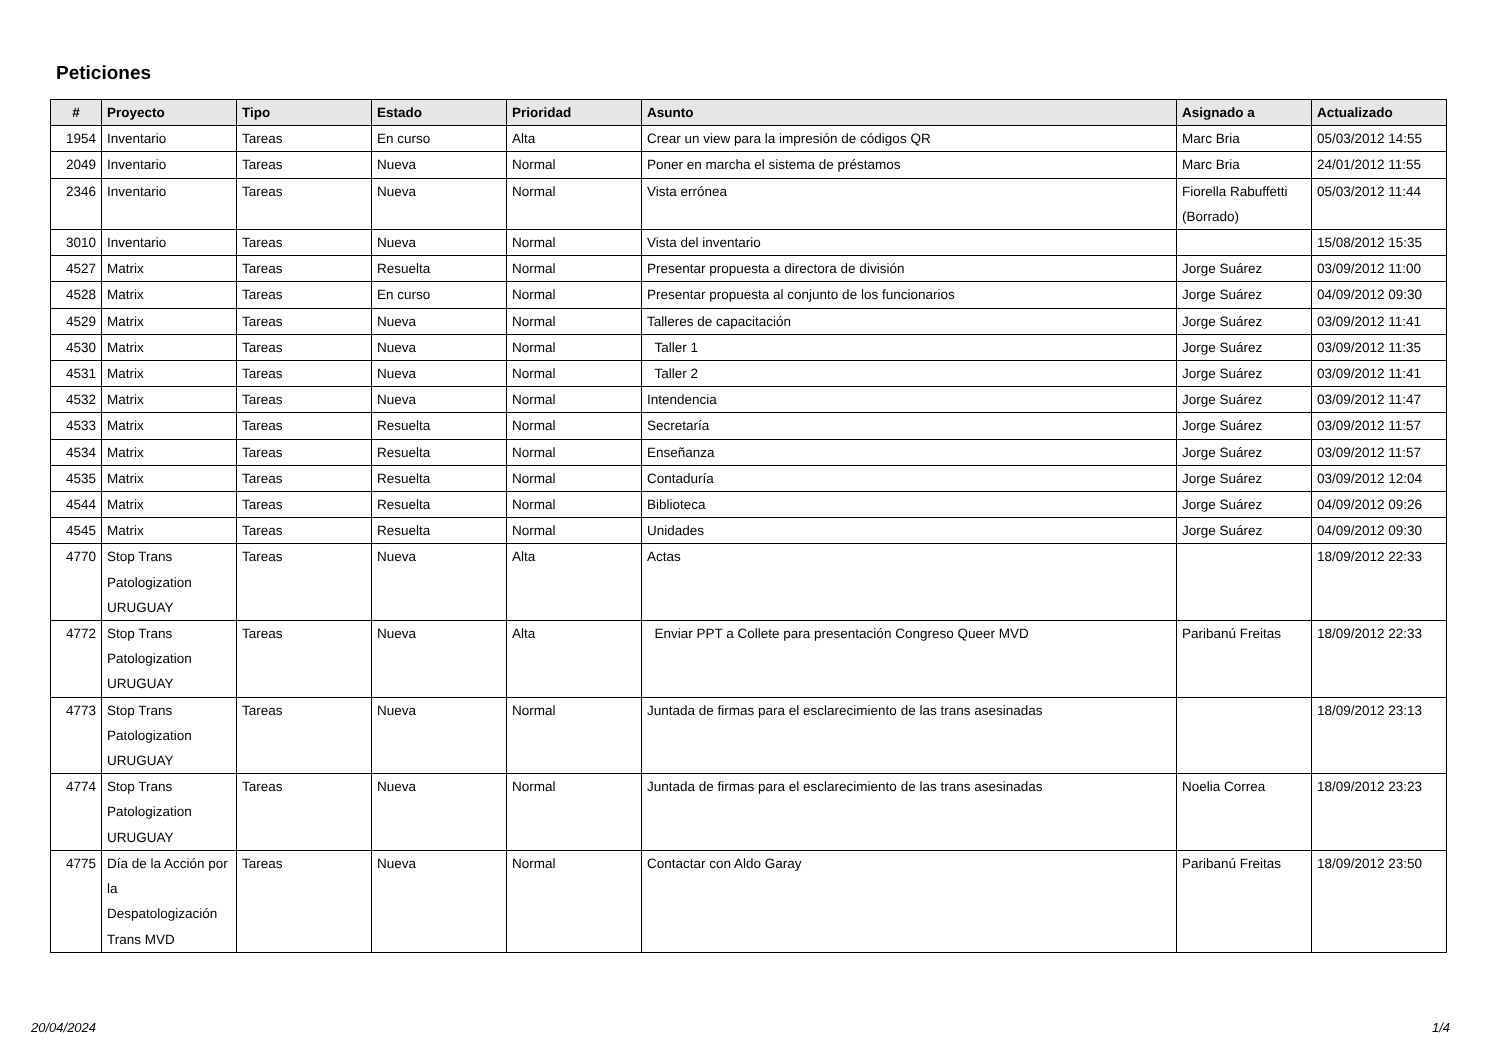Peticiones
| # | Proyecto | Tipo | Estado | Prioridad | Asunto | Asignado a | Actualizado |
| --- | --- | --- | --- | --- | --- | --- | --- |
| 1954 | Inventario | Tareas | En curso | Alta | Crear un view para la impresión de códigos QR | Marc Bria | 05/03/2012 14:55 |
| 2049 | Inventario | Tareas | Nueva | Normal | Poner en marcha el sistema de préstamos | Marc Bria | 24/01/2012 11:55 |
| 2346 | Inventario | Tareas | Nueva | Normal | Vista errónea | Fiorella Rabuffetti (Borrado) | 05/03/2012 11:44 |
| 3010 | Inventario | Tareas | Nueva | Normal | Vista del inventario | | 15/08/2012 15:35 |
| 4527 | Matrix | Tareas | Resuelta | Normal | Presentar propuesta a directora de división | Jorge Suárez | 03/09/2012 11:00 |
| 4528 | Matrix | Tareas | En curso | Normal | Presentar propuesta al conjunto de los funcionarios | Jorge Suárez | 04/09/2012 09:30 |
| 4529 | Matrix | Tareas | Nueva | Normal | Talleres de capacitación | Jorge Suárez | 03/09/2012 11:41 |
| 4530 | Matrix | Tareas | Nueva | Normal | Taller 1 | Jorge Suárez | 03/09/2012 11:35 |
| 4531 | Matrix | Tareas | Nueva | Normal | Taller 2 | Jorge Suárez | 03/09/2012 11:41 |
| 4532 | Matrix | Tareas | Nueva | Normal | Intendencia | Jorge Suárez | 03/09/2012 11:47 |
| 4533 | Matrix | Tareas | Resuelta | Normal | Secretaría | Jorge Suárez | 03/09/2012 11:57 |
| 4534 | Matrix | Tareas | Resuelta | Normal | Enseñanza | Jorge Suárez | 03/09/2012 11:57 |
| 4535 | Matrix | Tareas | Resuelta | Normal | Contaduría | Jorge Suárez | 03/09/2012 12:04 |
| 4544 | Matrix | Tareas | Resuelta | Normal | Biblioteca | Jorge Suárez | 04/09/2012 09:26 |
| 4545 | Matrix | Tareas | Resuelta | Normal | Unidades | Jorge Suárez | 04/09/2012 09:30 |
| 4770 | Stop Trans Patologization URUGUAY | Tareas | Nueva | Alta | Actas | | 18/09/2012 22:33 |
| 4772 | Stop Trans Patologization URUGUAY | Tareas | Nueva | Alta | Enviar PPT a Collete para presentación Congreso Queer MVD | Paribanú Freitas | 18/09/2012 22:33 |
| 4773 | Stop Trans Patologization URUGUAY | Tareas | Nueva | Normal | Juntada de firmas para el esclarecimiento de las trans asesinadas | | 18/09/2012 23:13 |
| 4774 | Stop Trans Patologization URUGUAY | Tareas | Nueva | Normal | Juntada de firmas para el esclarecimiento de las trans asesinadas | Noelia Correa | 18/09/2012 23:23 |
| 4775 | Día de la Acción por la Despatologización Trans MVD | Tareas | Nueva | Normal | Contactar con Aldo Garay | Paribanú Freitas | 18/09/2012 23:50 |
20/04/2024 1/4